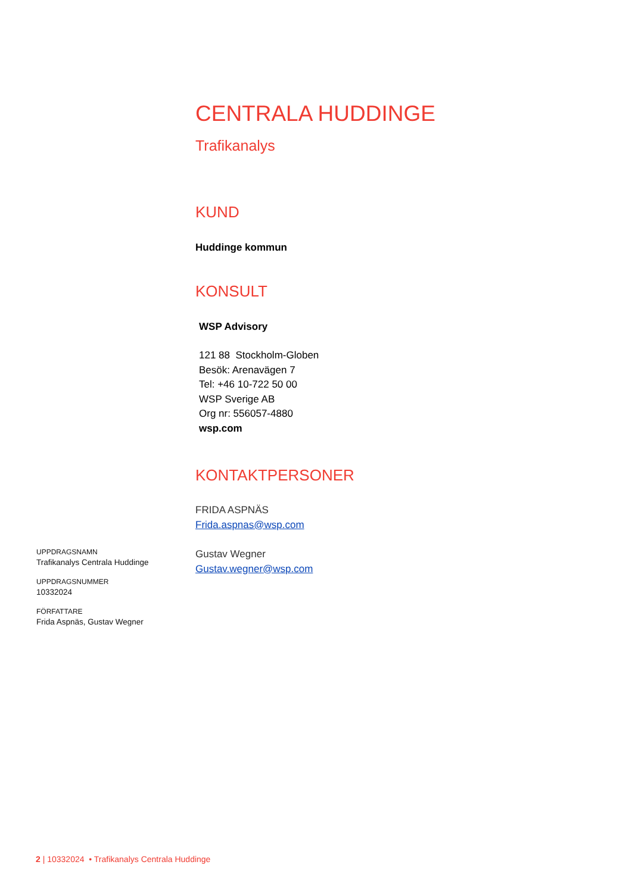CENTRALA HUDDINGE
Trafikanalys
KUND
Huddinge kommun
KONSULT
WSP Advisory
121 88 Stockholm-Globen
Besök: Arenavägen 7
Tel: +46 10-722 50 00
WSP Sverige AB
Org nr: 556057-4880
wsp.com
KONTAKTPERSONER
FRIDA ASPNÄS
Frida.aspnas@wsp.com
Gustav Wegner
Gustav.wegner@wsp.com
UPPDRAGSNAMN
Trafikanalys Centrala Huddinge
UPPDRAGSNUMMER
10332024
FÖRFATTARE
Frida Aspnäs, Gustav Wegner
2 | 10332024 • Trafikanalys Centrala Huddinge